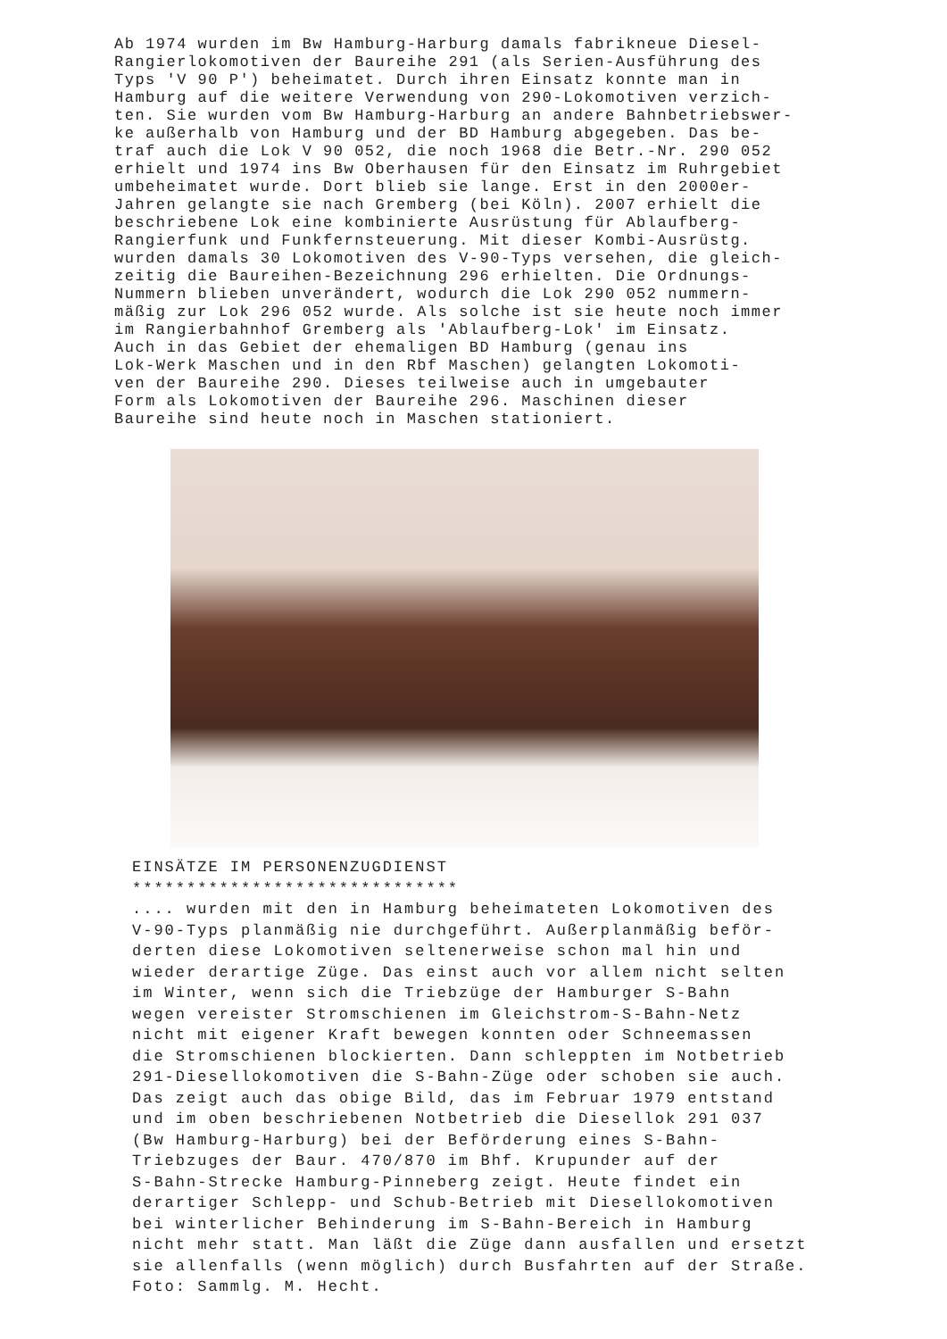Ab 1974 wurden im Bw Hamburg-Harburg damals fabrikneue Diesel- Rangierlokomotiven der Baureihe 291 (als Serien-Ausführung des Typs 'V 90 P') beheimatet. Durch ihren Einsatz konnte man in Hamburg auf die weitere Verwendung von 290-Lokomotiven verzich- ten. Sie wurden vom Bw Hamburg-Harburg an andere Bahnbetriebswer- ke außerhalb von Hamburg und der BD Hamburg abgegeben. Das be- traf auch die Lok V 90 052, die noch 1968 die Betr.-Nr. 290 052 erhielt und 1974 ins Bw Oberhausen für den Einsatz im Ruhrgebiet umbeheimatet wurde. Dort blieb sie lange. Erst in den 2000er- Jahren gelangte sie nach Gremberg (bei Köln). 2007 erhielt die beschriebene Lok eine kombinierte Ausrüstung für Ablaufberg- Rangierfunk und Funkfernsteuerung. Mit dieser Kombi-Ausrüstg. wurden damals 30 Lokomotiven des V-90-Typs versehen, die gleich- zeitig die Baureihen-Bezeichnung 296 erhielten. Die Ordnungs- Nummern blieben unverändert, wodurch die Lok 290 052 nummern- mäßig zur Lok 296 052 wurde. Als solche ist sie heute noch immer im Rangierbahnhof Gremberg als 'Ablaufberg-Lok' im Einsatz. Auch in das Gebiet der ehemaligen BD Hamburg (genau ins Lok-Werk Maschen und in den Rbf Maschen) gelangten Lokomoti- ven der Baureihe 290. Dieses teilweise auch in umgebauter Form als Lokomotiven der Baureihe 296. Maschinen dieser Baureihe sind heute noch in Maschen stationiert.
EINSÄTZE IM PERSONENZUGDIENST ****************************** .... wurden mit den in Hamburg beheimateten Lokomotiven des V-90-Typs planmäßig nie durchgeführt. Außerplanmäßig beför- derten diese Lokomotiven seltenerweise schon mal hin und wieder derartige Züge. Das einst auch vor allem nicht selten im Winter, wenn sich die Triebzüge der Hamburger S-Bahn wegen vereister Stromschienen im Gleichstrom-S-Bahn-Netz nicht mit eigener Kraft bewegen konnten oder Schneemassen die Stromschienen blockierten. Dann schleppten im Notbetrieb 291-Diesellokomotiven die S-Bahn-Züge oder schoben sie auch. Das zeigt auch das obige Bild, das im Februar 1979 entstand und im oben beschriebenen Notbetrieb die Diesellok 291 037 (Bw Hamburg-Harburg) bei der Beförderung eines S-Bahn- Triebzuges der Baur. 470/870 im Bhf. Krupunder auf der S-Bahn-Strecke Hamburg-Pinneberg zeigt. Heute findet ein derartiger Schlepp- und Schub-Betrieb mit Diesellokomotiven bei winterlicher Behinderung im S-Bahn-Bereich in Hamburg nicht mehr statt. Man läßt die Züge dann ausfallen und ersetzt sie allenfalls (wenn möglich) durch Busfahrten auf der Straße. Foto: Sammlg. M. Hecht.